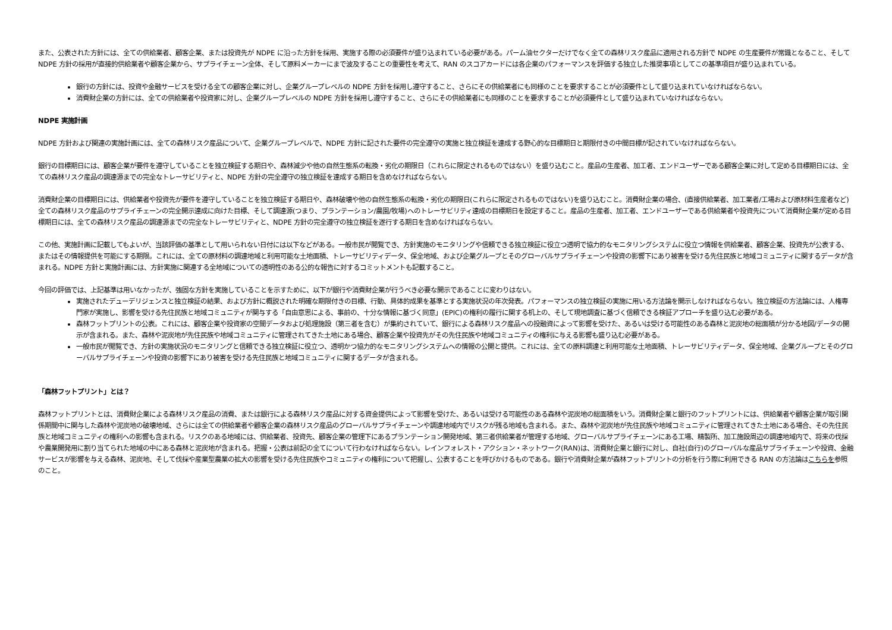また、公表された方針には、全ての供給業者、顧客企業、または投資先が NDPE に沿った方針を採用、実施する際の必須要件が盛り込まれている必要がある。パーム油セクターだけでなく全ての森林リスク産品に適用される方針で NDPE の生産要件が常識となること、そして NDPE 方針の採用が直接的供給業者や顧客企業から、サプライチェーン全体、そして原料メーカーにまで波及することの重要性を考えて、RAN のスコアカードには各企業のパフォーマンスを評価する独立した推奨事項としてこの基準項目が盛り込まれている。
銀行の方針には、投資や金融サービスを受ける全ての顧客企業に対し、企業グループレベルの NDPE 方針を採用し遵守すること、さらにその供給業者にも同様のことを要求することが必須要件として盛り込まれていなければならない。
消費財企業の方針には、全ての供給業者や投資家に対し、企業グループレベルの NDPE 方針を採用し遵守すること、さらにその供給業者にも同様のことを要求することが必須要件として盛り込まれていなければならない。
NDPE 実施計画
NDPE 方針および関連の実施計画には、全ての森林リスク産品について、企業グループレベルで、NDPE 方針に記された要件の完全遵守の実施と独立検証を達成する野心的な目標期日と期限付きの中間目標が記されていなければならない。
銀行の目標期日には、顧客企業が要件を遵守していることを独立検証する期日や、森林減少や他の自然生態系の転換・劣化の期限日（これらに限定されるものではない）を盛り込むこと。産品の生産者、加工者、エンドユーザーである顧客企業に対して定める目標期日には、全ての森林リスク産品の調達源までの完全なトレーサビリティと、NDPE 方針の完全遵守の独立検証を達成する期日を含めなければならない。
消費財企業の目標期日には、供給業者や投資先が要件を遵守していることを独立検証する期日や、森林破壊や他の自然生態系の転換・劣化の期限日(これらに限定されるものではない)を盛り込むこと。消費財企業の場合、(直接供給業者、加工業者/工場および原材料生産者など) 全ての森林リスク産品のサプライチェーンの完全開示達成に向けた目標、そして調達源(つまり、プランテーション/農園/牧場)へのトレーサビリティ達成の目標期日を設定すること。産品の生産者、加工者、エンドユーザーである供給業者や投資先について消費財企業が定める目標期日には、全ての森林リスク産品の調達源までの完全なトレーサビリティと、NDPE 方針の完全遵守の独立検証を遂行する期日を含めなければならない。
この他、実施計画に記載してもよいが、当該評価の基準として用いられない日付には以下などがある。一般市民が閲覧でき、方針実施のモニタリングや信頼できる独立検証に役立つ透明で協力的なモニタリングシステムに役立つ情報を供給業者、顧客企業、投資先が公表する、またはその情報提供を可能にする期限。これには、全ての原材料の調達地域と利用可能な土地面積、トレーサビリティデータ、保全地域、および企業グループとそのグローバルサプライチェーンや投資の影響下にあり被害を受ける先住民族と地域コミュニティに関するデータが含まれる。NDPE 方針と実施計画には、方針実施に関連する全地域についての透明性のある公的な報告に対するコミットメントも記載すること。
今回の評価では、上記基準は用いなかったが、強固な方針を実施していることを示すために、以下が銀行や消費財企業が行うべき必要な開示であることに変わりはない。
実施されたデューデリジェンスと独立検証の結果、および方針に概説された明確な期限付きの目標、行動、具体的成果を基準とする実施状況の年次発表。パフォーマンスの独立検証の実施に用いる方法論を開示しなければならない。独立検証の方法論には、人権専門家が実施し、影響を受ける先住民族と地域コミュニティが関与する「自由意思による、事前の、十分な情報に基づく同意」(EPIC)の権利の履行に関する机上の、そして現地調査に基づく信頼できる検証アプローチを盛り込む必要がある。
森林フットプリントの公表。これには、顧客企業や投資家の空間データおよび処理施設（第三者を含む）が集約されていて、銀行による森林リスク産品への投融資によって影響を受けた、あるいは受ける可能性のある森林と泥炭地の総面積が分かる地図/データの開示が含まれる。また、森林や泥炭地が先住民族や地域コミュニティに管理されてきた土地にある場合、顧客企業や投資先がその先住民族や地域コミュニティの権利に与える影響も盛り込む必要がある。
一般市民が閲覧でき、方針の実施状況のモニタリングと信頼できる独立検証に役立つ、透明かつ協力的なモニタリングシステムへの情報の公開と提供。これには、全ての原料調達と利用可能な土地面積、トレーサビリティデータ、保全地域、企業グループとそのグローバルサプライチェーンや投資の影響下にあり被害を受ける先住民族と地域コミュニティに関するデータが含まれる。
「森林フットプリント」とは？
森林フットプリントとは、消費財企業による森林リスク産品の消費、または銀行による森林リスク産品に対する資金提供によって影響を受けた、あるいは受ける可能性のある森林や泥炭地の総面積をいう。消費財企業と銀行のフットプリントには、供給業者や顧客企業が取引関係期間中に関与した森林や泥炭地の破壊地域、さらには全ての供給業者や顧客企業の森林リスク産品のグローバルサプライチェーンや調達地域内でリスクが残る地域も含まれる。また、森林や泥炭地が先住民族や地域コミュニティに管理されてきた土地にある場合、その先住民族と地域コミュニティの権利への影響も含まれる。リスクのある地域には、供給業者、投資先、顧客企業の管理下にあるプランテーション開発地域、第三者供給業者が管理する地域、グローバルサプライチェーンにある工場、精製所、加工施設周辺の調達地域内で、将来の伐採や農業開発用に割り当てられた地域の中にある森林と泥炭地が含まれる。把握・公表は前記の全てについて行わなければならない。レインフォレスト・アクション・ネットワーク(RAN)は、消費財企業と銀行に対し、自社(自行)のグローバルな産品サプライチェーンや投資、金融サービスが影響を与える森林、泥炭地、そして伐採や産業型農業の拡大の影響を受ける先住民族やコミュニティの権利について把握し、公表することを呼びかけるものである。銀行や消費財企業が森林フットプリントの分析を行う際に利用できる RAN の方法論はこちらを参照のこと。